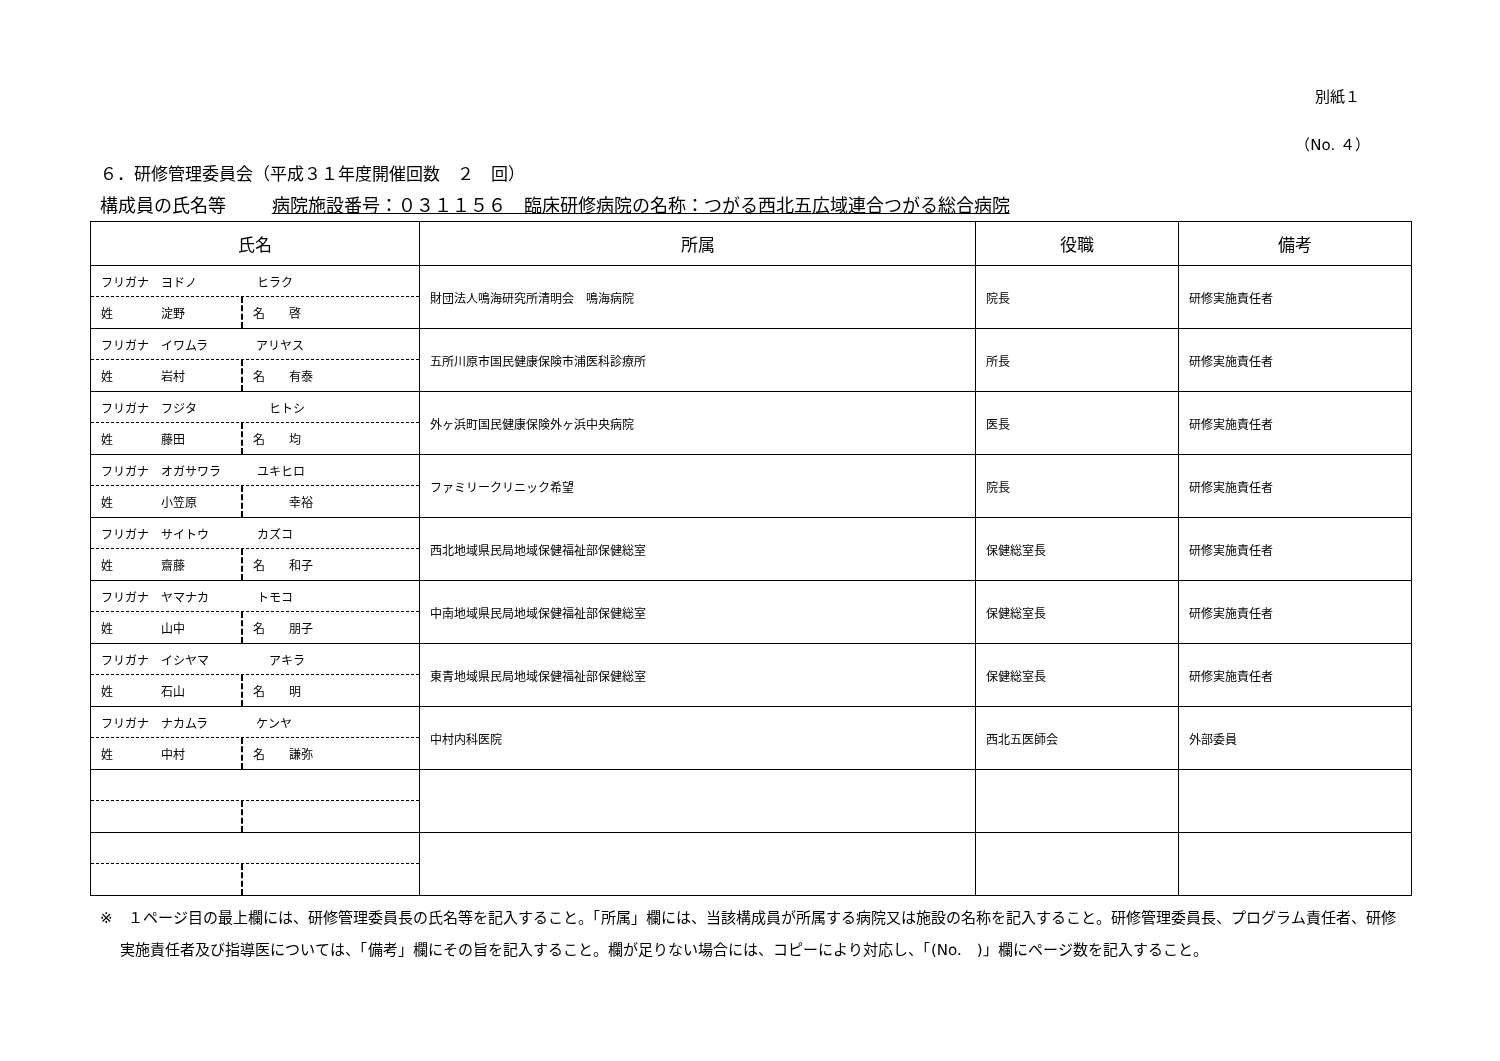別紙１
（No. ４）
６．研修管理委員会（平成３１年度開催回数　２　回）
構成員の氏名等 病院施設番号：０３１１５６　臨床研修病院の名称：つがる西北五広域連合つがる総合病院
| 氏名 | 所属 | 役職 | 備考 |
| --- | --- | --- | --- |
| フリガナ ヨドノ ヒラク 姓 淀野 名 啓 | 財団法人鳴海研究所清明会 鳴海病院 | 院長 | 研修実施責任者 |
| フリガナ イワムラ アリヤス 姓 岩村 名 有泰 | 五所川原市国民健康保険市浦医科診療所 | 所長 | 研修実施責任者 |
| フリガナ フジタ ヒトシ 姓 藤田 名 均 | 外ヶ浜町国民健康保険外ヶ浜中央病院 | 医長 | 研修実施責任者 |
| フリガナ オガサワラ ユキヒロ 姓 小笠原 幸裕 | ファミリークリニック希望 | 院長 | 研修実施責任者 |
| フリガナ サイトウ カズコ 姓 齋藤 名 和子 | 西北地域県民局地域保健福祉部保健総室 | 保健総室長 | 研修実施責任者 |
| フリガナ ヤマナカ トモコ 姓 山中 名 朋子 | 中南地域県民局地域保健福祉部保健総室 | 保健総室長 | 研修実施責任者 |
| フリガナ イシヤマ アキラ 姓 石山 名 明 | 東青地域県民局地域保健福祉部保健総室 | 保健総室長 | 研修実施責任者 |
| フリガナ ナカムラ ケンヤ 姓 中村 名 謙弥 | 中村内科医院 | 西北五医師会 | 外部委員 |
※　１ページ目の最上欄には、研修管理委員長の氏名等を記入すること。「所属」欄には、当該構成員が所属する病院又は施設の名称を記入すること。研修管理委員長、プログラム責任者、研修実施責任者及び指導医については、「備考」欄にその旨を記入すること。欄が足りない場合には、コピーにより対応し、「(No.　)」欄にページ数を記入すること。